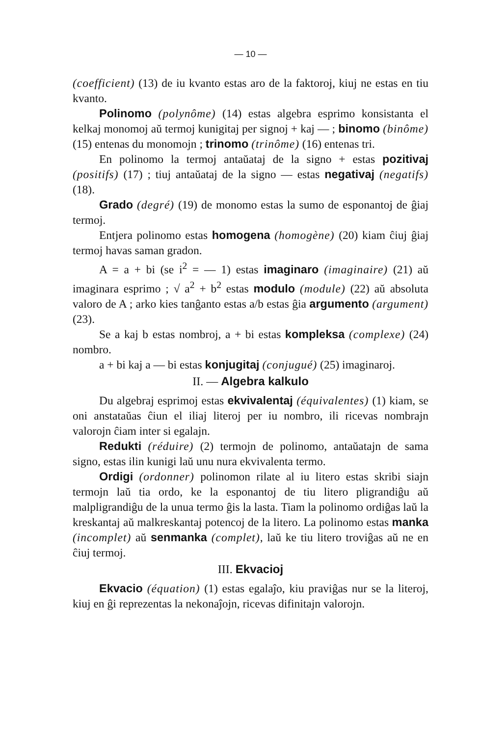— 10 —
(coefficient) (13) de iu kvanto estas aro de la faktoroj, kiuj ne estas en tiu kvanto.
Polinomo (polynôme) (14) estas algebra esprimo konsistanta el kelkaj monomoj aŭ termoj kunigitaj per signoj + kaj — ; binomo (binôme) (15) entenas du monomojn ; trinomo (trinôme) (16) entenas tri.
En polinomo la termoj antaŭataj de la signo + estas pozitivaj (positifs) (17) ; tiuj antaŭataj de la signo — estas negativaj (negatifs) (18).
Grado (degré) (19) de monomo estas la sumo de esponantoj de ĝiaj termoj.
Entjera polinomo estas homogena (homogène) (20) kiam ĉiuj ĝiaj termoj havas saman gradon.
A = a + bi (se i<sup>2</sup> = — 1) estas imaginaro (imaginaire) (21) aŭ imaginara esprimo ; √ a<sup>2</sup> + b<sup>2</sup> estas modulo (module) (22) aŭ absoluta valoro de A ; arko kies tanĝanto estas a/b estas ĝia argumento (argument) (23).
Se a kaj b estas nombroj, a + bi estas kompleksa (complexe) (24) nombro.
a + bi kaj a — bi estas konjugitaj (conjugué) (25) imaginaroj.
II. — Algebra kalkulo
Du algebraj esprimoj estas ekvivalentaj (équivalentes) (1) kiam, se oni anstataŭas ĉiun el iliaj literoj per iu nombro, ili ricevas nombrajn valorojn ĉiam inter si egalajn.
Redukti (réduire) (2) termojn de polinomo, antaŭatajn de sama signo, estas ilin kunigi laŭ unu nura ekvivalenta termo.
Ordigi (ordonner) polinomon rilate al iu litero estas skribi siajn termojn laŭ tia ordo, ke la esponantoj de tiu litero pligrandiĝu aŭ malpligrandiĝu de la unua termo ĝis la lasta. Tiam la polinomo ordiĝas laŭ la kreskantaj aŭ malkreskantaj potencoj de la litero. La polinomo estas manka (incomplet) aŭ senmanka (complet), laŭ ke tiu litero troviĝas aŭ ne en ĉiuj termoj.
III. Ekvacioj
Ekvacio (équation) (1) estas egalaĵo, kiu praviĝas nur se la literoj, kiuj en ĝi reprezentas la nekonaĵojn, ricevas difinitajn valorojn.